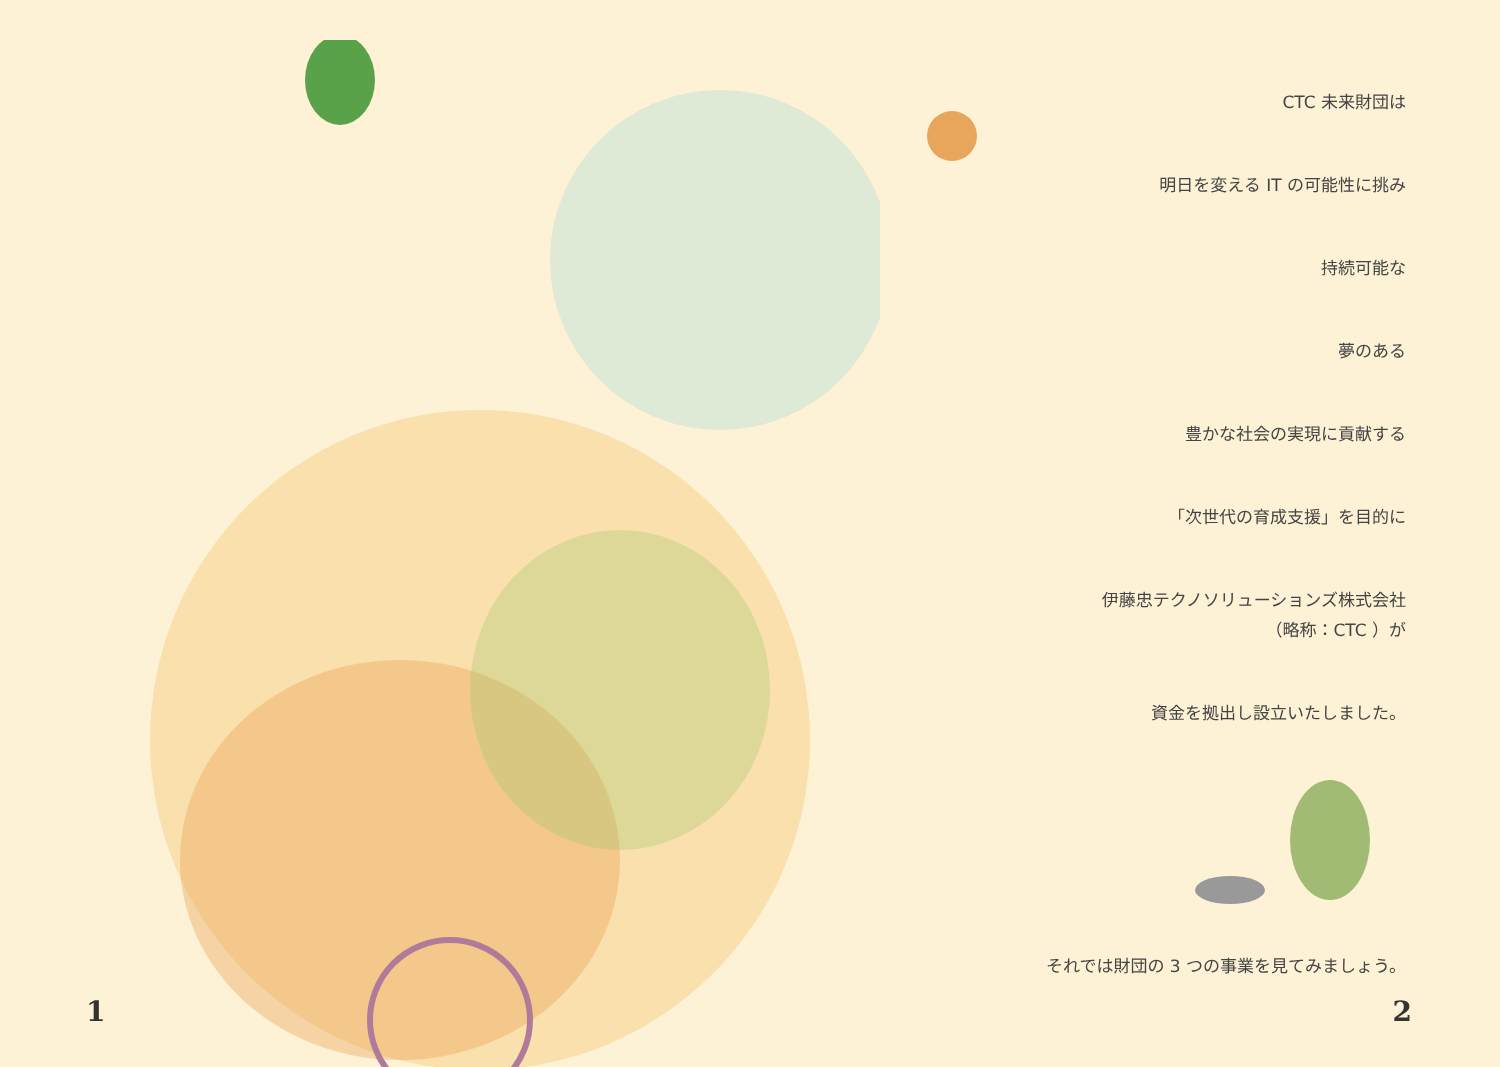CTC 未来財団は
明日を変える IT の可能性に挑み
持続可能な
夢のある
豊かな社会の実現に貢献する
「次世代の育成支援」を目的に
伊藤忠テクノソリューションズ株式会社
（略称：CTC ）が
資金を拠出し設立いたしました。
それでは財団の 3 つの事業を見てみましょう。
1 2